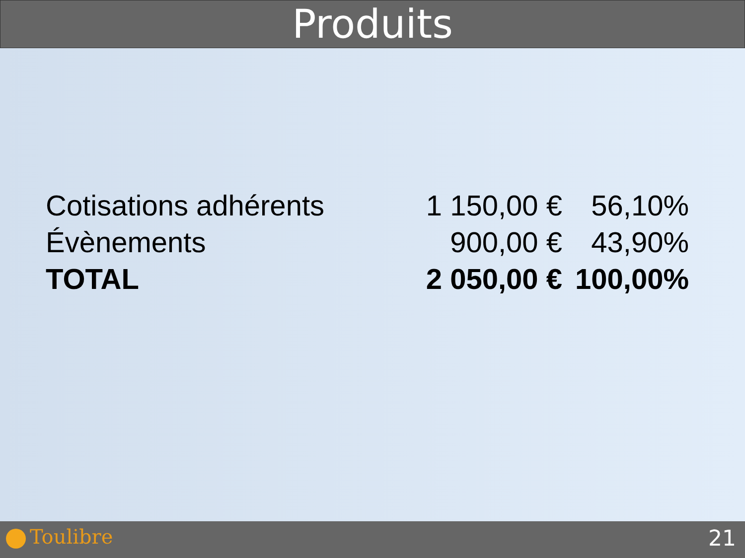Produits
| Cotisations adhérents | 1 150,00 € | 56,10% |
| Évènements | 900,00 € | 43,90% |
| TOTAL | 2 050,00 € | 100,00% |
Toulibre 21